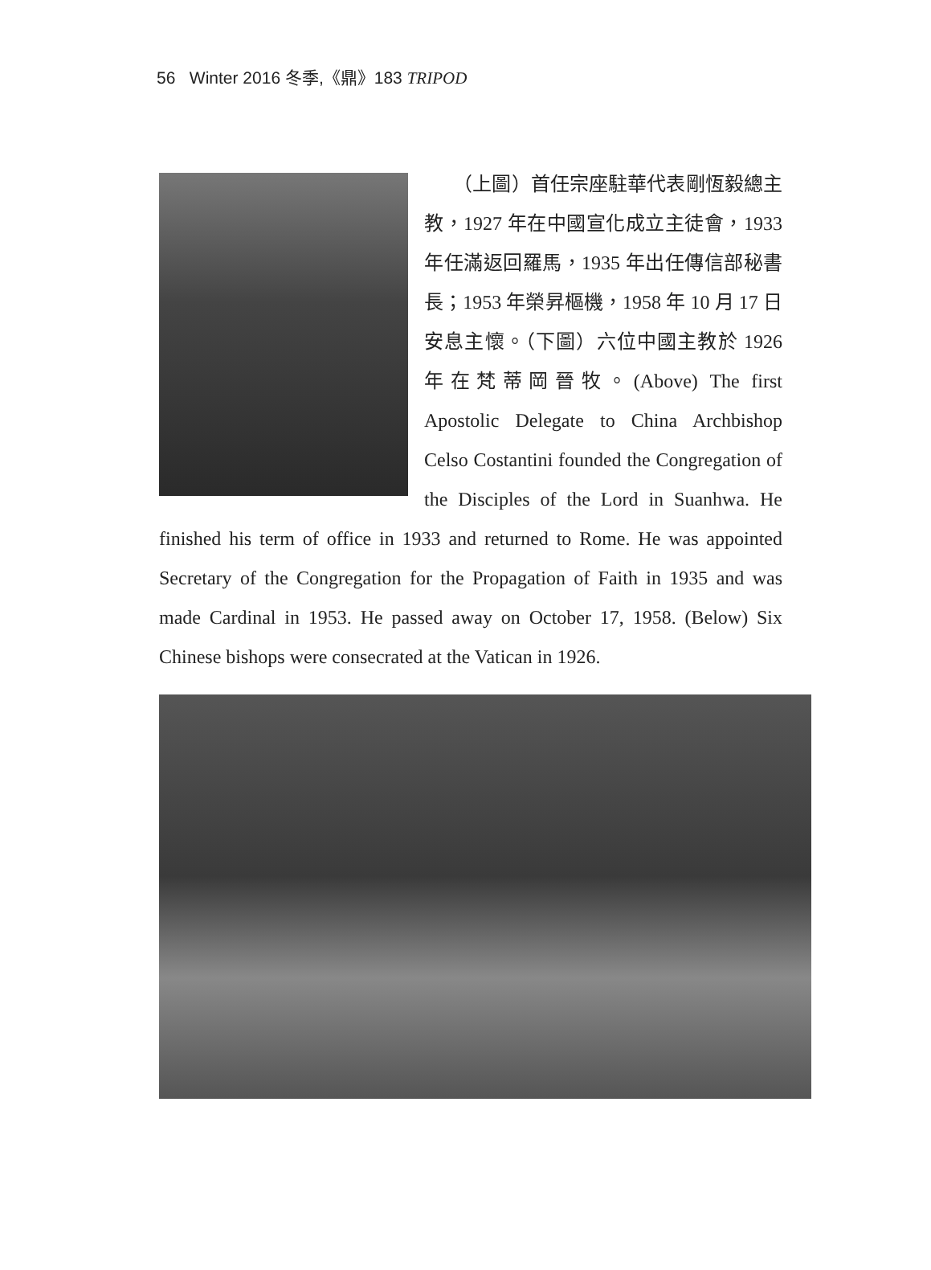56 Winter 2016 冬季,《鼎》183 TRIPOD
　　（上圖）首任宗座駐華代表剛恆毅總主教，1927 年在中國宣化成立主徒會，1933 年任滿返回羅馬，1935 年出任傳信部秘書長；1953 年榮昇樞機，1958 年 10 月 17 日安息主懷。（下圖）六位中國主教於 1926 年在梵蒂岡晉牧。(Above) The first Apostolic Delegate to China Archbishop Celso Costantini founded the Congregation of the Disciples of the Lord in Suanhwa. He finished his term of office in 1933 and returned to Rome. He was appointed Secretary of the Congregation for the Propagation of Faith in 1935 and was made Cardinal in 1953. He passed away on October 17, 1958. (Below) Six Chinese bishops were consecrated at the Vatican in 1926.